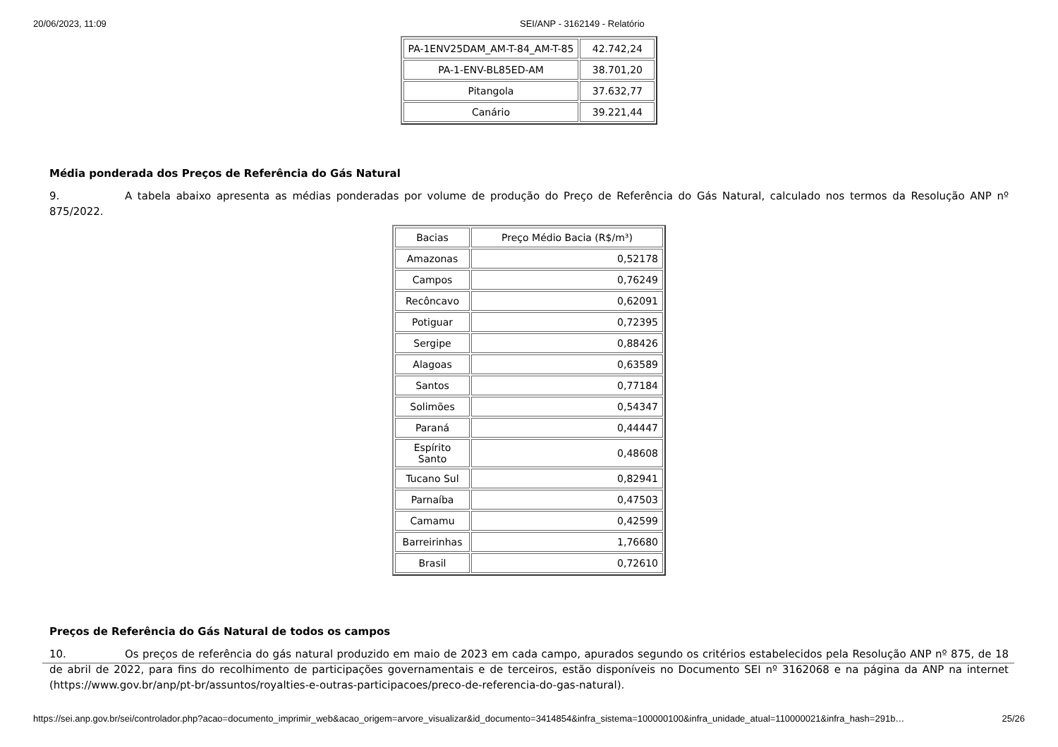20/06/2023, 11:09 SEI/ANP - 3162149 - Relatório
| PA-1ENV25DAM_AM-T-84_AM-T-85 | 42.742,24 |
| PA-1-ENV-BL85ED-AM | 38.701,20 |
| Pitangola | 37.632,77 |
| Canário | 39.221,44 |
Média ponderada dos Preços de Referência do Gás Natural
9. A tabela abaixo apresenta as médias ponderadas por volume de produção do Preço de Referência do Gás Natural, calculado nos termos da Resolução ANP nº 875/2022.
| Bacias | Preço Médio Bacia (R$/m³) |
| Amazonas | 0,52178 |
| Campos | 0,76249 |
| Recôncavo | 0,62091 |
| Potiguar | 0,72395 |
| Sergipe | 0,88426 |
| Alagoas | 0,63589 |
| Santos | 0,77184 |
| Solimões | 0,54347 |
| Paraná | 0,44447 |
| Espírito Santo | 0,48608 |
| Tucano Sul | 0,82941 |
| Parnaíba | 0,47503 |
| Camamu | 0,42599 |
| Barreirinhas | 1,76680 |
| Brasil | 0,72610 |
Preços de Referência do Gás Natural de todos os campos
10. Os preços de referência do gás natural produzido em maio de 2023 em cada campo, apurados segundo os critérios estabelecidos pela Resolução ANP nº 875, de 18 de abril de 2022, para fins do recolhimento de participações governamentais e de terceiros, estão disponíveis no Documento SEI nº 3162068 e na página da ANP na internet (https://www.gov.br/anp/pt-br/assuntos/royalties-e-outras-participacoes/preco-de-referencia-do-gas-natural).
https://sei.anp.gov.br/sei/controlador.php?acao=documento_imprimir_web&acao_origem=arvore_visualizar&id_documento=3414854&infra_sistema=100000100&infra_unidade_atual=110000021&infra_hash=291b… 25/26